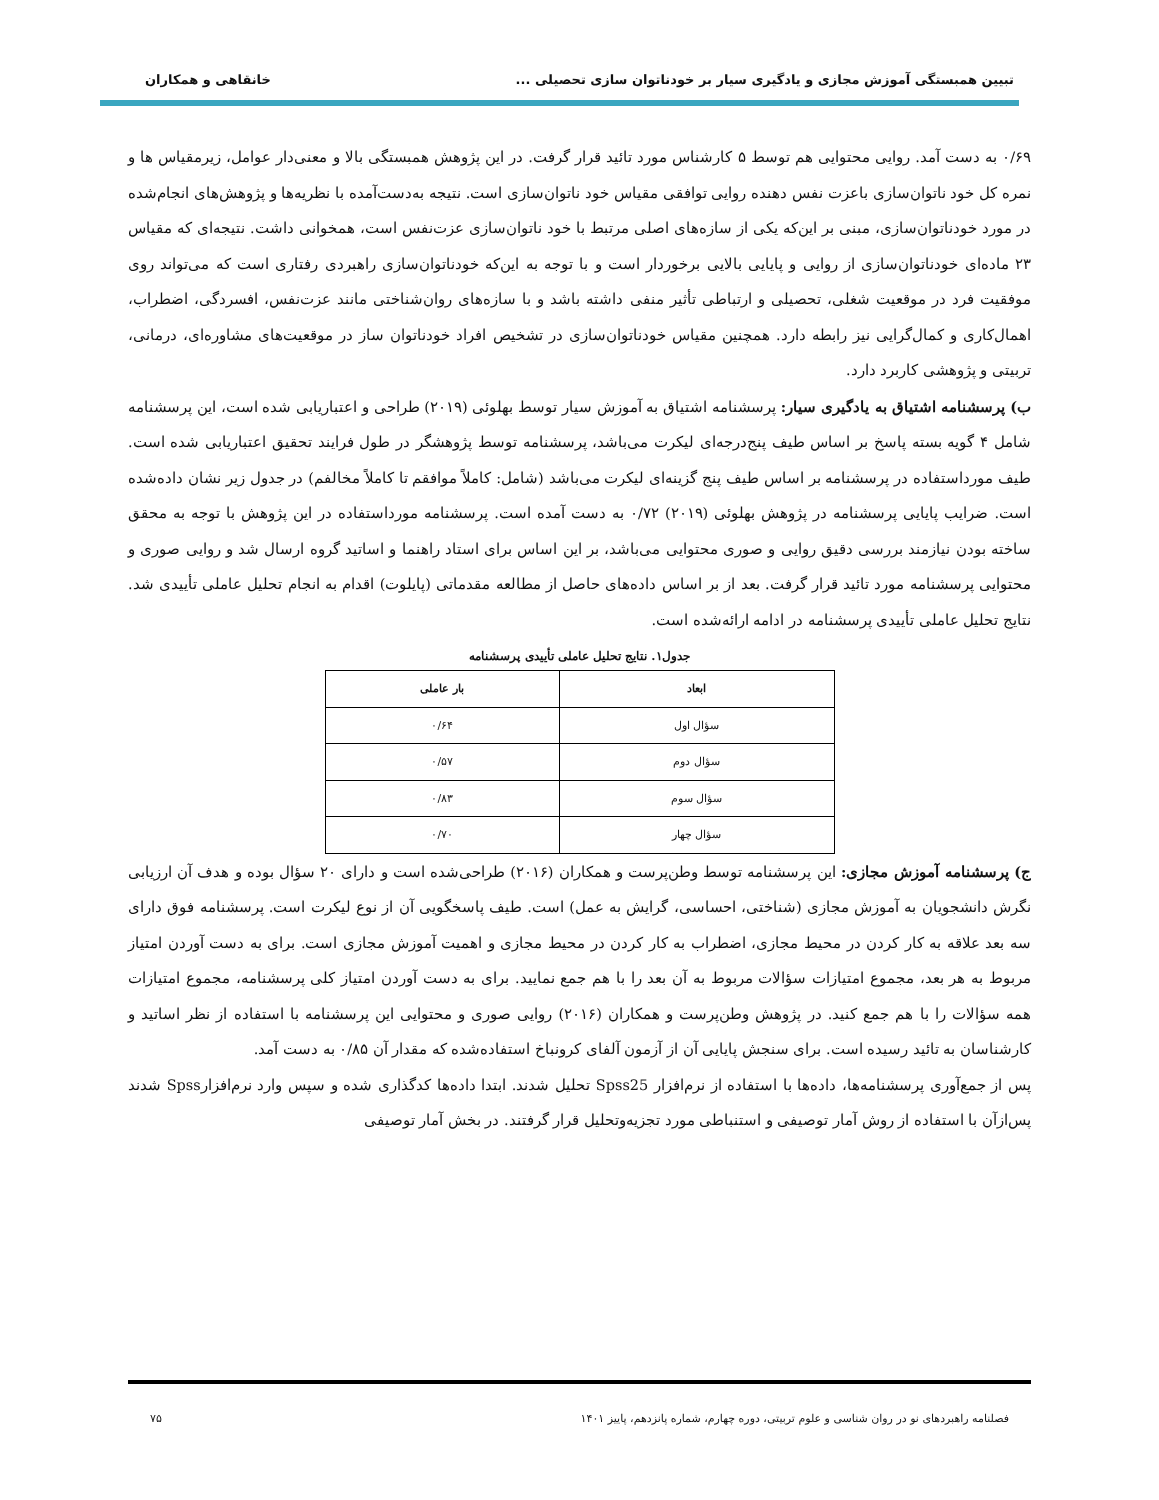تبیین همبستگی آموزش مجازی و یادگیری سیار بر خودناتوان سازی تحصیلی ... خانقاهی و همکاران
۰/۶۹ به دست آمد. روایی محتوایی هم توسط ۵ کارشناس مورد تائید قرار گرفت. در این پژوهش همبستگی بالا و معنی‌دار عوامل، زیرمقیاس ها و نمره کل خود ناتوان‌سازی باعزت نفس دهنده روایی توافقی مقیاس خود ناتوان‌سازی است. نتیجه به‌دست‌آمده با نظریه‌ها و پژوهش‌های انجام‌شده در مورد خودناتوان‌سازی، مبنی بر این‌که یکی از سازه‌های اصلی مرتبط با خود ناتوان‌سازی عزت‌نفس است، همخوانی داشت. نتیجه‌ای که مقیاس ۲۳ ماده‌ای خودناتوان‌سازی از روایی و پایایی بالایی برخوردار است و با توجه به این‌که خودناتوان‌سازی راهبردی رفتاری است که می‌تواند روی موفقیت فرد در موقعیت شغلی، تحصیلی و ارتباطی تأثیر منفی داشته باشد و با سازه‌های روان‌شناختی مانند عزت‌نفس، افسردگی، اضطراب، اهمال‌کاری و کمال‌گرایی نیز رابطه دارد. همچنین مقیاس خودناتوان‌سازی در تشخیص افراد خودناتوان ساز در موقعیت‌های مشاوره‌ای، درمانی، تربیتی و پژوهشی کاربرد دارد.
ب) پرسشنامه اشتیاق به یادگیری سیار: پرسشنامه اشتیاق به آموزش سیار توسط بهلوئی (۲۰۱۹) طراحی و اعتباریابی شده است، این پرسشنامه شامل ۴ گویه بسته پاسخ بر اساس طیف پنج‌درجه‌ای لیکرت می‌باشد، پرسشنامه توسط پژوهشگر در طول فرایند تحقیق اعتباریابی شده است. طیف مورداستفاده در پرسشنامه بر اساس طیف پنج گزینه‌ای لیکرت می‌باشد (شامل: کاملاً موافقم تا کاملاً مخالفم) در جدول زیر نشان داده‌شده است. ضرایب پایایی پرسشنامه در پژوهش بهلوئی (۲۰۱۹) ۰/۷۲ به دست آمده است. پرسشنامه مورداستفاده در این پژوهش با توجه به محقق ساخته بودن نیازمند بررسی دقیق روایی و صوری محتوایی می‌باشد، بر این اساس برای استاد راهنما و اساتید گروه ارسال شد و روایی صوری و محتوایی پرسشنامه مورد تائید قرار گرفت. بعد از بر اساس داده‌های حاصل از مطالعه مقدماتی (پایلوت) اقدام به انجام تحلیل عاملی تأییدی شد. نتایج تحلیل عاملی تأییدی پرسشنامه در ادامه ارائه‌شده است.
جدول۱. نتایج تحلیل عاملی تأییدی پرسشنامه
| ابعاد | بار عاملی |
| --- | --- |
| سؤال اول | ۰/۶۴ |
| سؤال دوم | ۰/۵۷ |
| سؤال سوم | ۰/۸۳ |
| سؤال چهار | ۰/۷۰ |
ج) پرسشنامه آموزش مجازی: این پرسشنامه توسط وطن‌پرست و همکاران (۲۰۱۶) طراحی‌شده است و دارای ۲۰ سؤال بوده و هدف آن ارزیابی نگرش دانشجویان به آموزش مجازی (شناختی، احساسی، گرایش به عمل) است. طیف پاسخگویی آن از نوع لیکرت است. پرسشنامه فوق دارای سه بعد علاقه به کار کردن در محیط مجازی، اضطراب به کار کردن در محیط مجازی و اهمیت آموزش مجازی است. برای به دست آوردن امتیاز مربوط به هر بعد، مجموع امتیازات سؤالات مربوط به آن بعد را با هم جمع نمایید. برای به دست آوردن امتیاز کلی پرسشنامه، مجموع امتیازات همه سؤالات را با هم جمع کنید. در پژوهش وطن‌پرست و همکاران (۲۰۱۶) روایی صوری و محتوایی این پرسشنامه با استفاده از نظر اساتید و کارشناسان به تائید رسیده است. برای سنجش پایایی آن از آزمون آلفای کرونباخ استفاده‌شده که مقدار آن ۰/۸۵ به دست آمد.
پس از جمع‌آوری پرسشنامه‌ها، داده‌ها با استفاده از نرم‌افزار Spss25 تحلیل شدند. ابتدا داده‌ها کدگذاری شده و سپس وارد نرم‌افزارSpss شدند پس‌ازآن با استفاده از روش آمار توصیفی و استنباطی مورد تجزیه‌وتحلیل قرار گرفتند. در بخش آمار توصیفی
فصلنامه راهبردهای نو در روان شناسی و علوم تربیتی، دوره چهارم، شماره پانزدهم، پاییز ۱۴۰۱ ۷۵